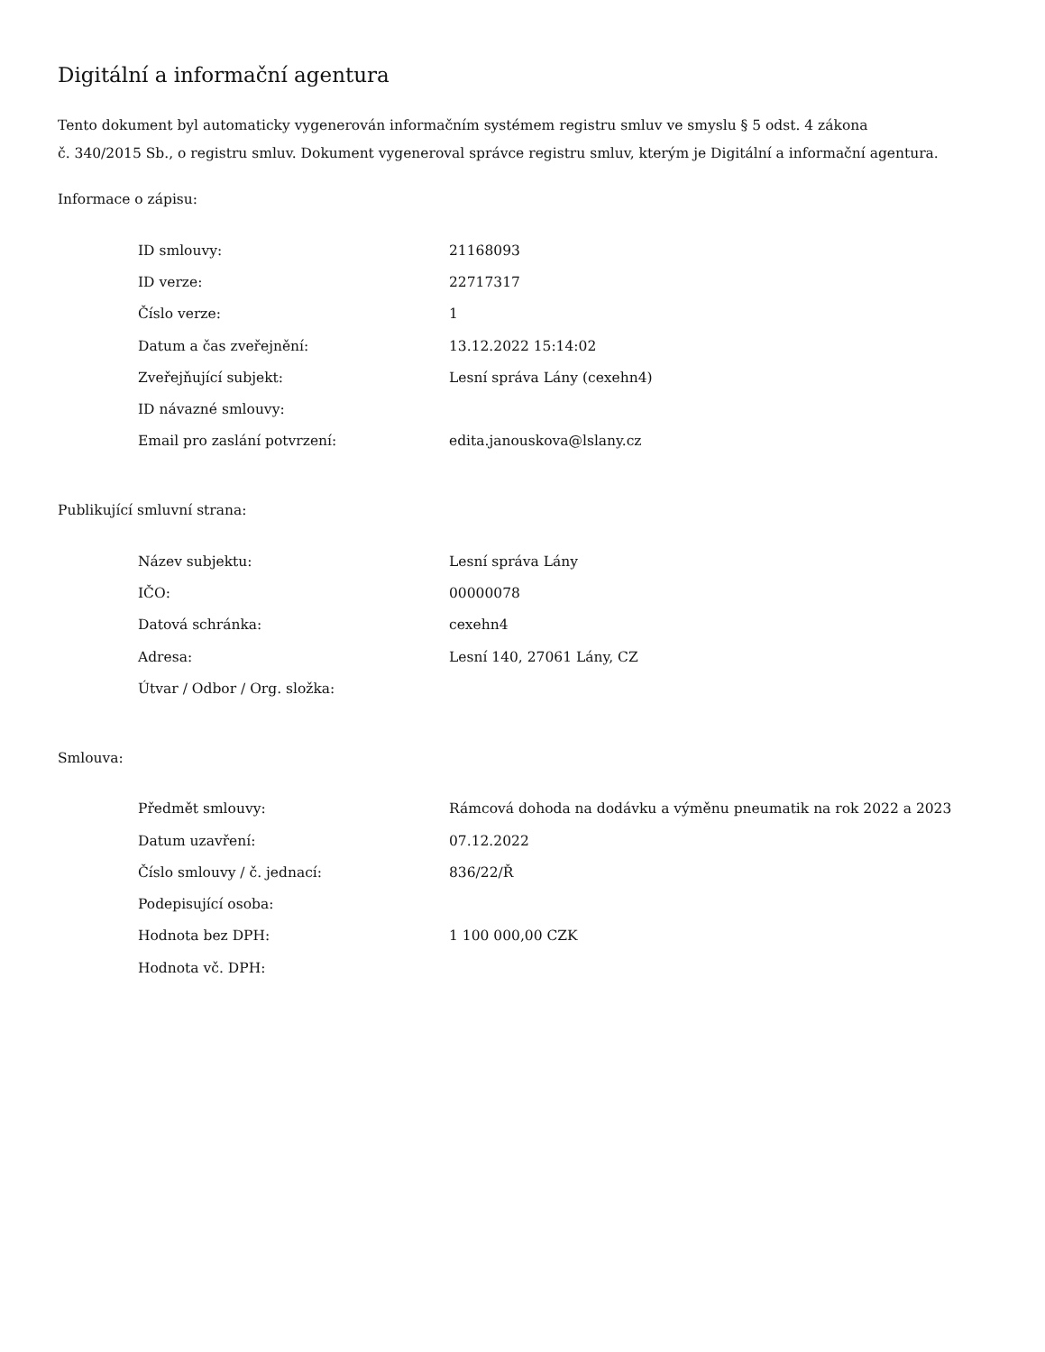Digitální a informační agentura
Tento dokument byl automaticky vygenerován informačním systémem registru smluv ve smyslu § 5 odst. 4 zákona
č. 340/2015 Sb., o registru smluv. Dokument vygeneroval správce registru smluv, kterým je Digitální a informační agentura.
Informace o zápisu:
| ID smlouvy: | 21168093 |
| ID verze: | 22717317 |
| Číslo verze: | 1 |
| Datum a čas zveřejnění: | 13.12.2022 15:14:02 |
| Zveřejňující subjekt: | Lesní správa Lány (cexehn4) |
| ID návazné smlouvy: | |
| Email pro zaslání potvrzení: | edita.janouskova@lslany.cz |
Publikující smluvní strana:
| Název subjektu: | Lesní správa Lány |
| IČO: | 00000078 |
| Datová schránka: | cexehn4 |
| Adresa: | Lesní 140, 27061 Lány, CZ |
| Útvar / Odbor / Org. složka: | |
Smlouva:
| Předmět smlouvy: | Rámcová dohoda na dodávku a výměnu pneumatik na rok 2022 a 2023 |
| Datum uzavření: | 07.12.2022 |
| Číslo smlouvy / č. jednací: | 836/22/Ř |
| Podepisující osoba: | |
| Hodnota bez DPH: | 1 100 000,00 CZK |
| Hodnota vč. DPH: | |